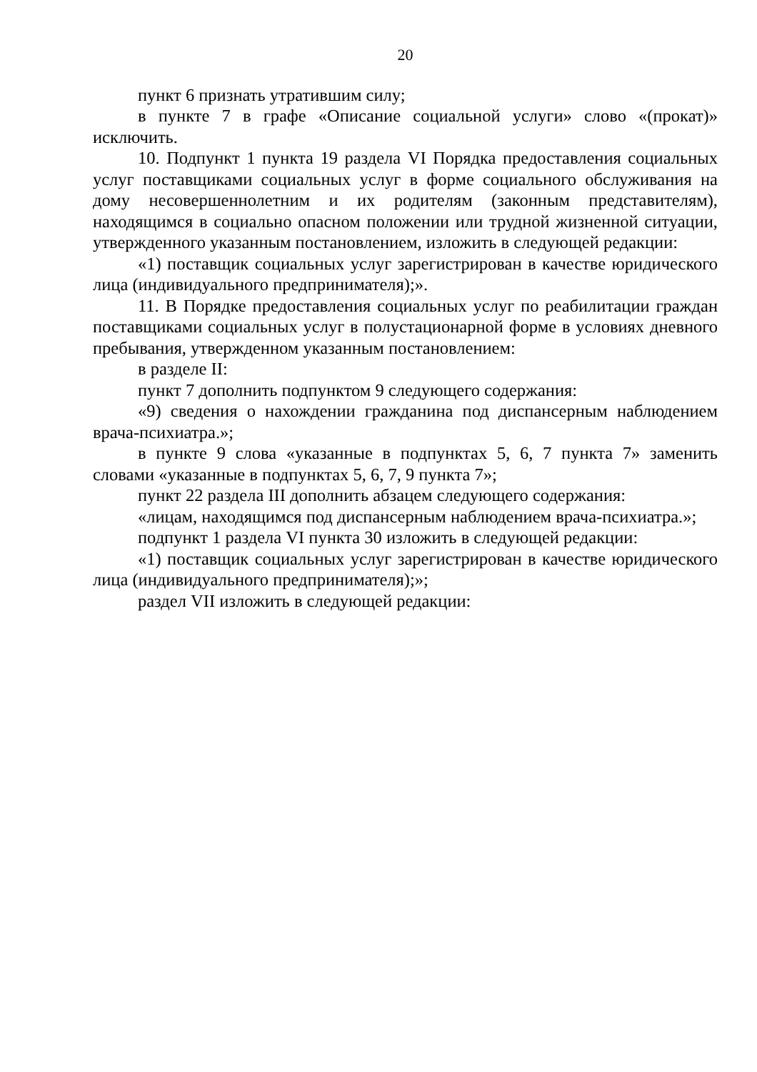20
пункт 6 признать утратившим силу;
в пункте 7 в графе «Описание социальной услуги» слово «(прокат)» исключить.
10. Подпункт 1 пункта 19 раздела VI Порядка предоставления социальных услуг поставщиками социальных услуг в форме социального обслуживания на дому несовершеннолетним и их родителям (законным представителям), находящимся в социально опасном положении или трудной жизненной ситуации, утвержденного указанным постановлением, изложить в следующей редакции:
«1) поставщик социальных услуг зарегистрирован в качестве юридического лица (индивидуального предпринимателя);».
11. В Порядке предоставления социальных услуг по реабилитации граждан поставщиками социальных услуг в полустационарной форме в условиях дневного пребывания, утвержденном указанным постановлением:
в разделе II:
пункт 7 дополнить подпунктом 9 следующего содержания:
«9) сведения о нахождении гражданина под диспансерным наблюдением врача-психиатра.»;
в пункте 9 слова «указанные в подпунктах 5, 6, 7 пункта 7» заменить словами «указанные в подпунктах 5, 6, 7, 9 пункта 7»;
пункт 22 раздела III дополнить абзацем следующего содержания:
«лицам, находящимся под диспансерным наблюдением врача-психиатра.»;
подпункт 1 раздела VI пункта 30 изложить в следующей редакции:
«1) поставщик социальных услуг зарегистрирован в качестве юридического лица (индивидуального предпринимателя);»;
раздел VII изложить в следующей редакции: